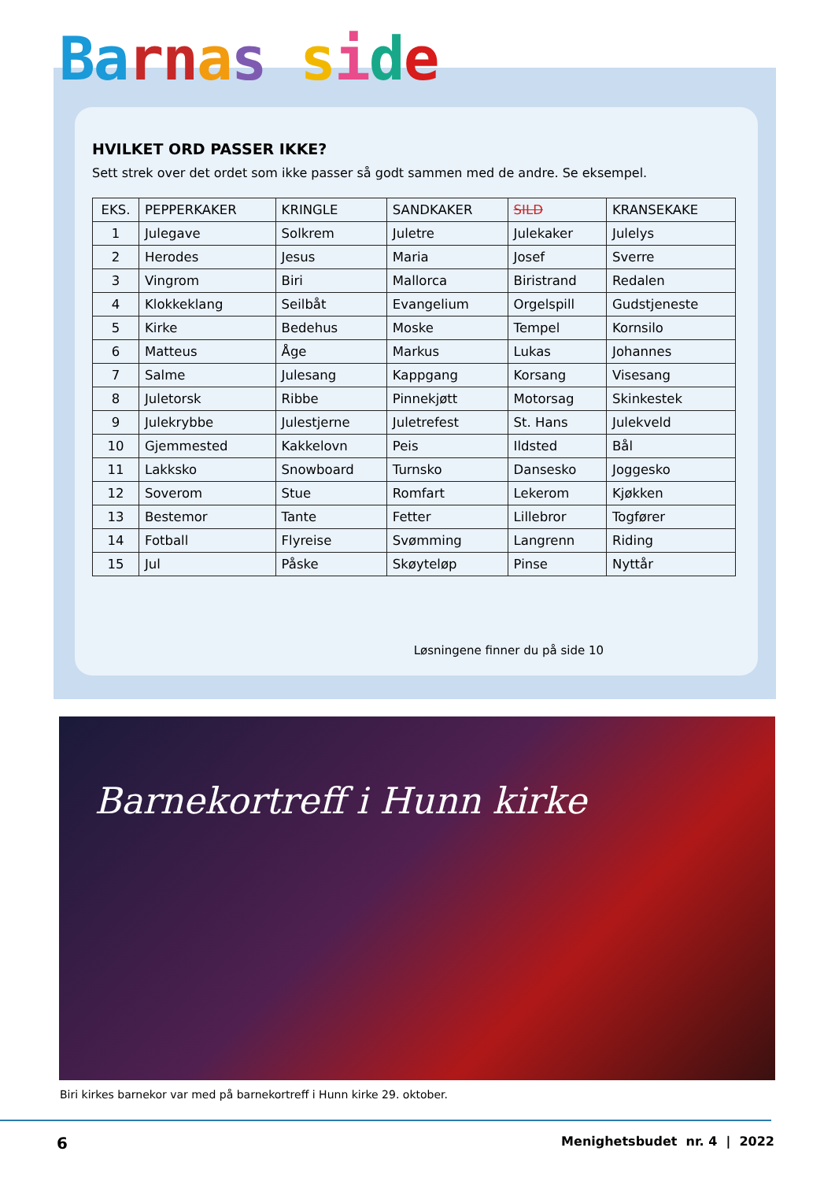Ba rn as side
HVILKET ORD PASSER IKKE?
Sett strek over det ordet som ikke passer så godt sammen med de andre. Se eksempel.
| EKS. | PEPPERKAKER | KRINGLE | SANDKAKER | SILD | KRANSEKAKE |
| 1 | Julegave | Solkrem | Juletre | Julekaker | Julelys |
| 2 | Herodes | Jesus | Maria | Josef | Sverre |
| 3 | Vingrom | Biri | Mallorca | Biristrand | Redalen |
| 4 | Klokkeklang | Seilbåt | Evangelium | Orgelspill | Gudstjeneste |
| 5 | Kirke | Bedehus | Moske | Tempel | Kornsilo |
| 6 | Matteus | Åge | Markus | Lukas | Johannes |
| 7 | Salme | Julesang | Kappgang | Korsang | Visesang |
| 8 | Juletorsk | Ribbe | Pinnekjøtt | Motorsag | Skinkestek |
| 9 | Julekrybbe | Julestjerne | Juletrefest | St. Hans | Julekveld |
| 10 | Gjemmested | Kakkelovn | Peis | Ildsted | Bål |
| 11 | Lakksko | Snowboard | Turnsko | Dansesko | Joggesko |
| 12 | Soverom | Stue | Romfart | Lekerom | Kjøkken |
| 13 | Bestemor | Tante | Fetter | Lillebror | Togfører |
| 14 | Fotball | Flyreise | Svømming | Langrenn | Riding |
| 15 | Jul | Påske | Skøyteløp | Pinse | Nyttår |
Løsningene finner du på side 10
Barnekortreff i Hunn kirke
Biri kirkes barnekor var med på barnekortreff i Hunn kirke 29. oktober.
6 Menighetsbudet nr. 4 | 2022